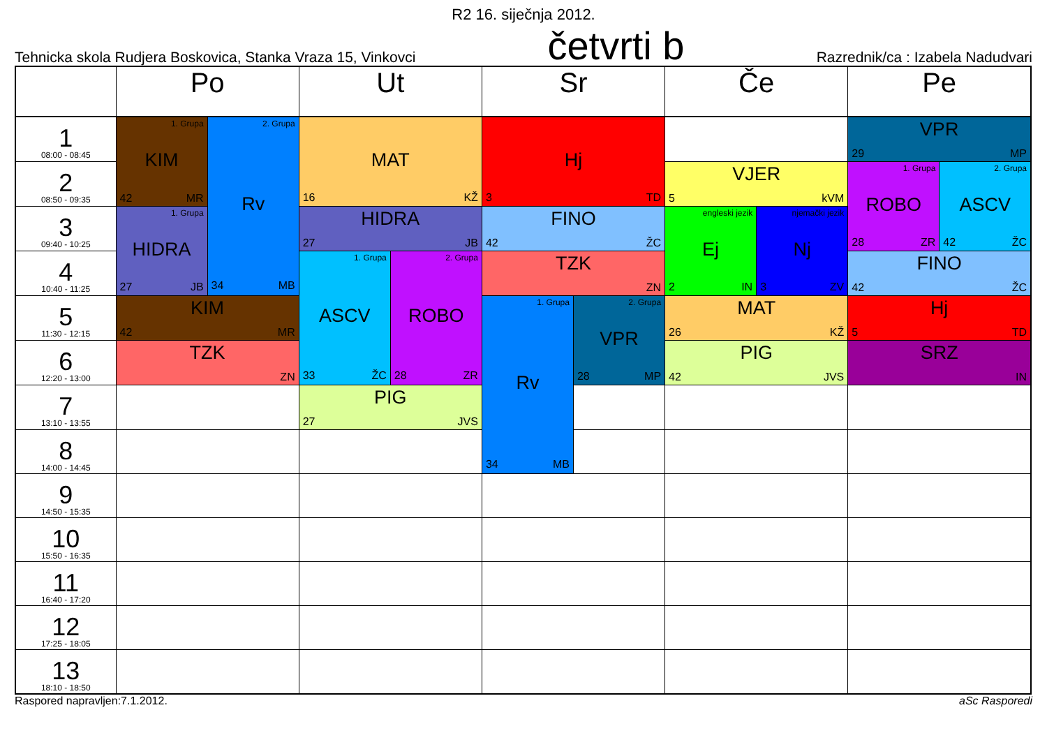R2 16. siječnja 2012.
Tehnicka skola Rudjera Boskovica, Stanka Vraza 15, Vinkovci četvrti b Razrednik/ca : Izabela Nadudvari
| | Po | | Ut | | Sr | | Če | | Pe | |
| --- | --- | --- | --- | --- | --- | --- | --- | --- | --- | --- |
| 1 08:00 - 08:45 | 1. Grupa KIM 42 MR | 2. Grupa Rv 34 MB | MAT 16 KŽ | | Hj 3 TD | | | | VPR 29 MP | |
| 2 08:50 - 09:35 | | | | | | | VJER 5 kVM | | 1. Grupa ROBO 28 ZR | 2. Grupa ASCV 42 ŽC |
| 3 09:40 - 10:25 | 1. Grupa HIDRA 27 JB | | HIDRA 27 JB | | FINO 42 ŽC | | engleski jezik Ej 2 IN | njemački jezik Nj 3 ZV | | |
| 4 10:40 - 11:25 | | | 1. Grupa ASCV 33 ŽC | 2. Grupa ROBO 28 ZR | TZK ZN | | | | FINO 42 ŽC | |
| 5 11:30 - 12:15 | KIM 42 MR | | | | 1. Grupa Rv 34 MB | 2. Grupa VPR 28 MP | MAT 26 KŽ | | Hj 5 TD | |
| 6 12:20 - 13:00 | TZK ZN | | | | | | PIG 42 JVS | | SRZ IN | |
| 7 13:10 - 13:55 | | | PIG 27 JVS | | | | | | | |
| 8 14:00 - 14:45 | | | | | | | | | | |
| 9 14:50 - 15:35 | | | | | | | | | | |
| 10 15:50 - 16:35 | | | | | | | | | | |
| 11 16:40 - 17:20 | | | | | | | | | | |
| 12 17:25 - 18:05 | | | | | | | | | | |
| 13 18:10 - 18:50 | | | | | | | | | | |
Raspored napravljen:7.1.2012. aSc Rasporedi